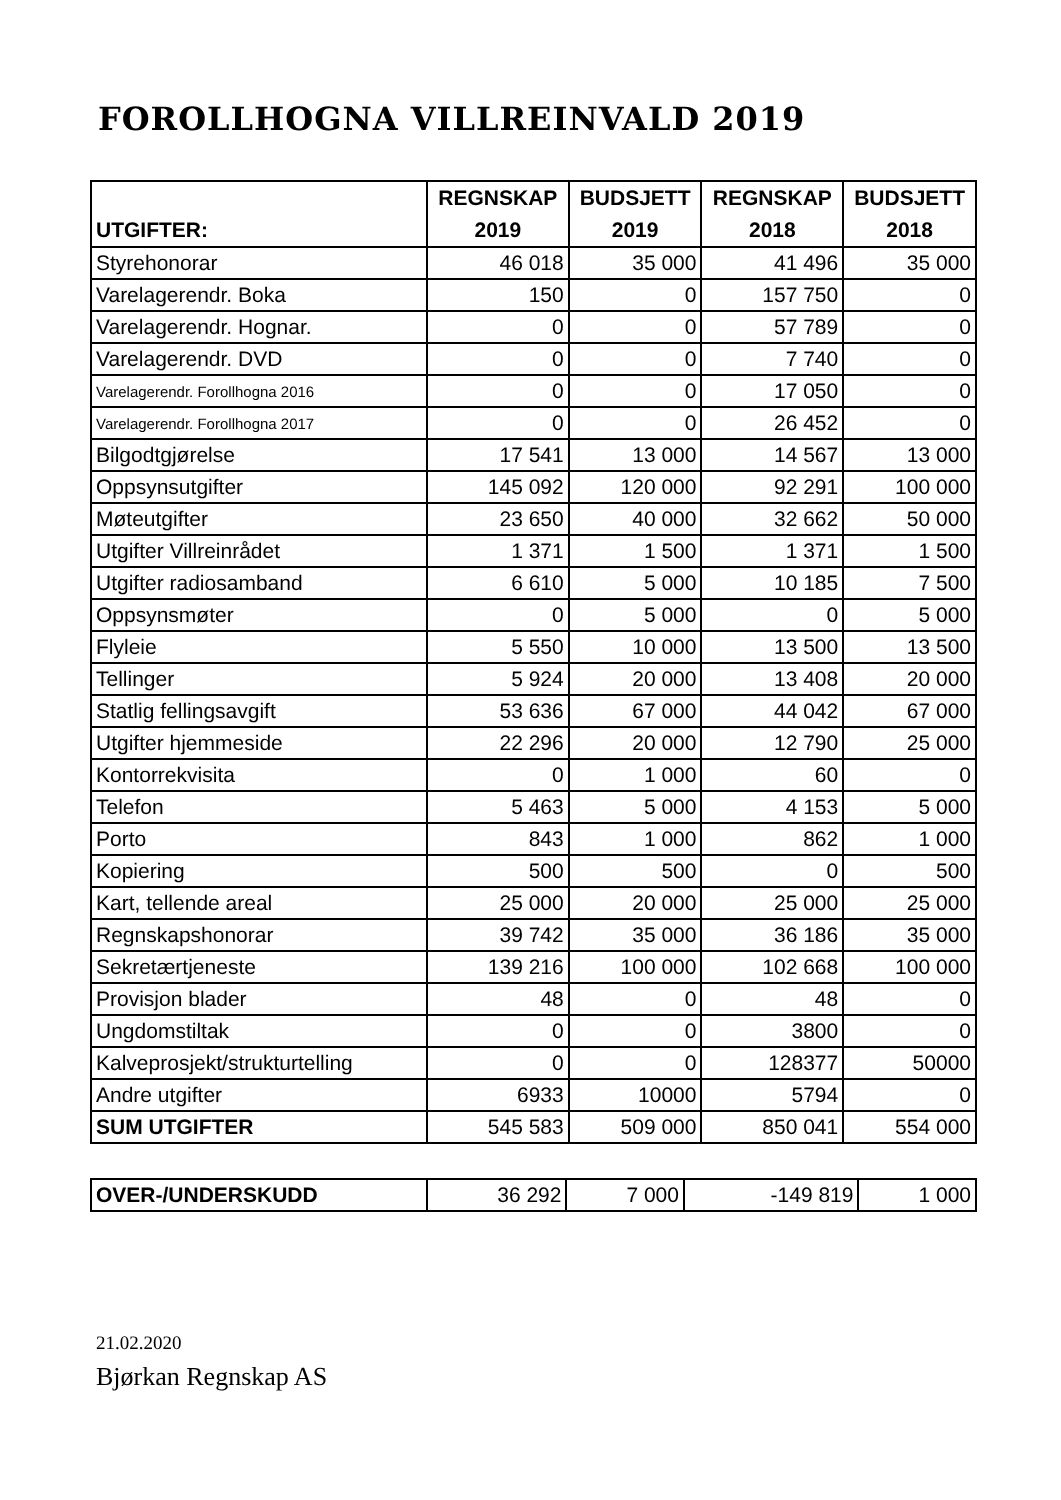FOROLLHOGNA VILLREINVALD 2019
| UTGIFTER: | REGNSKAP 2019 | BUDSJETT 2019 | REGNSKAP 2018 | BUDSJETT 2018 |
| --- | --- | --- | --- | --- |
| Styrehonorar | 46 018 | 35 000 | 41 496 | 35 000 |
| Varelagerendr. Boka | 150 | 0 | 157 750 | 0 |
| Varelagerendr. Hognar. | 0 | 0 | 57 789 | 0 |
| Varelagerendr. DVD | 0 | 0 | 7 740 | 0 |
| Varelagerendr. Forollhogna 2016 | 0 | 0 | 17 050 | 0 |
| Varelagerendr. Forollhogna 2017 | 0 | 0 | 26 452 | 0 |
| Bilgodtgjørelse | 17 541 | 13 000 | 14 567 | 13 000 |
| Oppsynsutgifter | 145 092 | 120 000 | 92 291 | 100 000 |
| Møteutgifter | 23 650 | 40 000 | 32 662 | 50 000 |
| Utgifter Villreinrådet | 1 371 | 1 500 | 1 371 | 1 500 |
| Utgifter radiosamband | 6 610 | 5 000 | 10 185 | 7 500 |
| Oppsynsmøter | 0 | 5 000 | 0 | 5 000 |
| Flyleie | 5 550 | 10 000 | 13 500 | 13 500 |
| Tellinger | 5 924 | 20 000 | 13 408 | 20 000 |
| Statlig fellingsavgift | 53 636 | 67 000 | 44 042 | 67 000 |
| Utgifter hjemmeside | 22 296 | 20 000 | 12 790 | 25 000 |
| Kontorrekvisita | 0 | 1 000 | 60 | 0 |
| Telefon | 5 463 | 5 000 | 4 153 | 5 000 |
| Porto | 843 | 1 000 | 862 | 1 000 |
| Kopiering | 500 | 500 | 0 | 500 |
| Kart, tellende areal | 25 000 | 20 000 | 25 000 | 25 000 |
| Regnskapshonorar | 39 742 | 35 000 | 36 186 | 35 000 |
| Sekretærtjeneste | 139 216 | 100 000 | 102 668 | 100 000 |
| Provisjon blader | 48 | 0 | 48 | 0 |
| Ungdomstiltak | 0 | 0 | 3800 | 0 |
| Kalveprosjekt/strukturtelling | 0 | 0 | 128377 | 50000 |
| Andre utgifter | 6933 | 10000 | 5794 | 0 |
| SUM UTGIFTER | 545 583 | 509 000 | 850 041 | 554 000 |
| OVER-/UNDERSKUDD | 36 292 | 7 000 | -149 819 | 1 000 |
21.02.2020
Bjørkan Regnskap AS